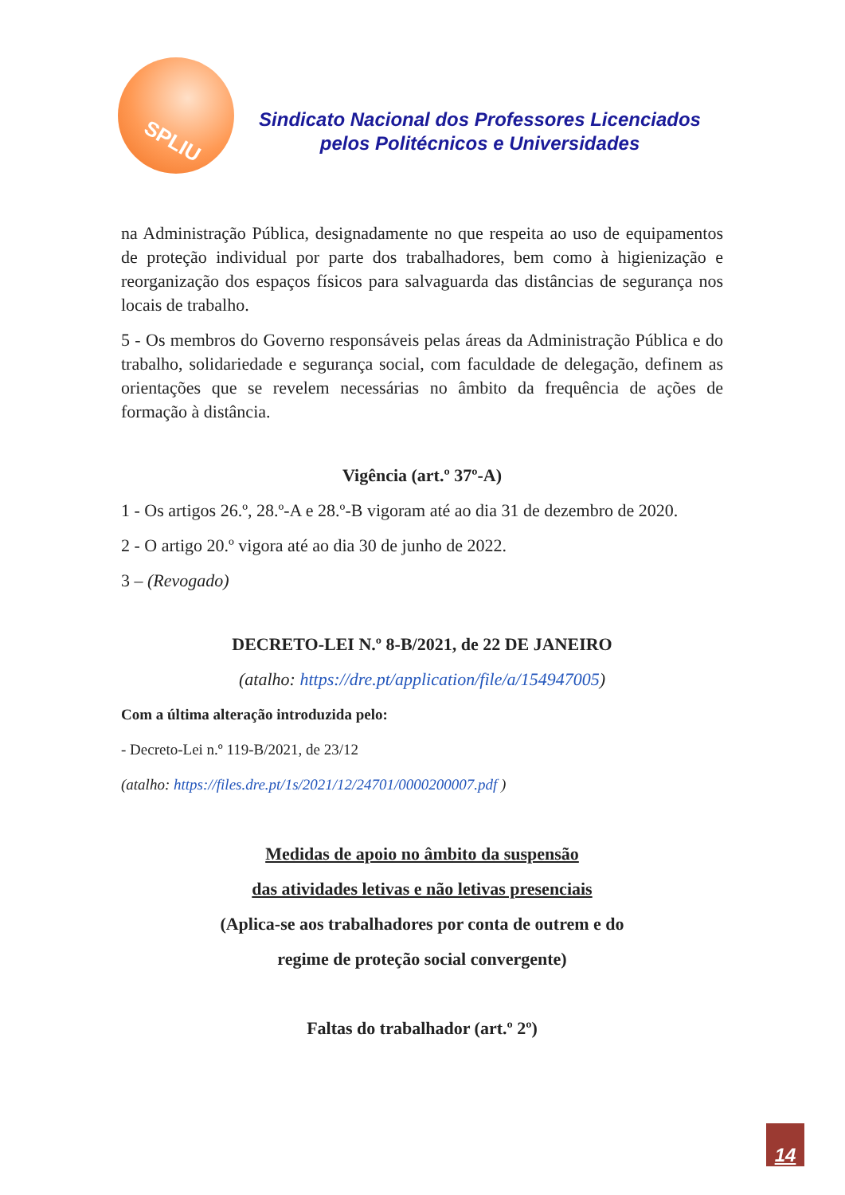SPLIU
Sindicato Nacional dos Professores Licenciados
pelos Politécnicos e Universidades
na Administração Pública, designadamente no que respeita ao uso de equipamentos de proteção individual por parte dos trabalhadores, bem como à higienização e reorganização dos espaços físicos para salvaguarda das distâncias de segurança nos locais de trabalho.
5 - Os membros do Governo responsáveis pelas áreas da Administração Pública e do trabalho, solidariedade e segurança social, com faculdade de delegação, definem as orientações que se revelem necessárias no âmbito da frequência de ações de formação à distância.
Vigência (art.º 37º-A)
1 - Os artigos 26.º, 28.º-A e 28.º-B vigoram até ao dia 31 de dezembro de 2020.
2 - O artigo 20.º vigora até ao dia 30 de junho de 2022.
3 – (Revogado)
DECRETO-LEI N.º 8-B/2021, de 22 DE JANEIRO
(atalho: https://dre.pt/application/file/a/154947005)
Com a última alteração introduzida pelo:
- Decreto-Lei n.º 119-B/2021, de 23/12
(atalho: https://files.dre.pt/1s/2021/12/24701/0000200007.pdf )
Medidas de apoio no âmbito da suspensão
das atividades letivas e não letivas presenciais
(Aplica-se aos trabalhadores por conta de outrem e do
regime de proteção social convergente)
Faltas do trabalhador (art.º 2º)
14